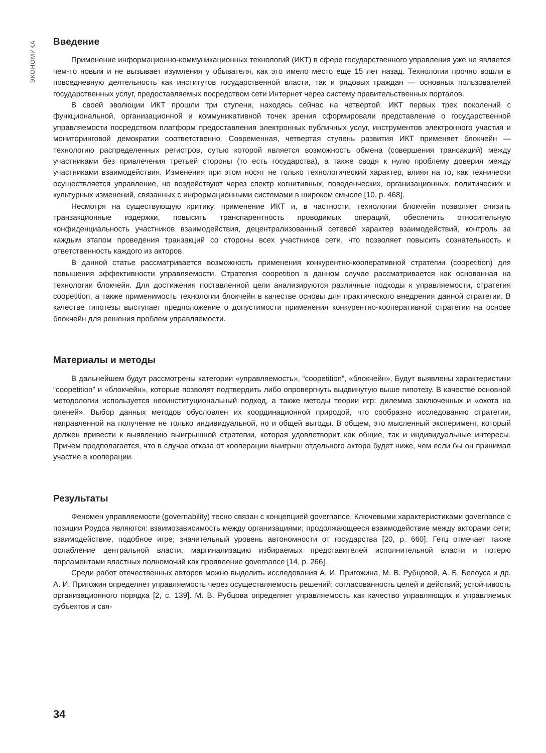ЭКОНОМИКА
Введение
Применение информационно-коммуникационных технологий (ИКТ) в сфере государственного управления уже не является чем-то новым и не вызывает изумления у обывателя, как это имело место еще 15 лет назад. Технологии прочно вошли в повседневную деятельность как институтов государственной власти, так и рядовых граждан — основных пользователей государственных услуг, предоставляемых посредством сети Интернет через систему правительственных порталов.
В своей эволюции ИКТ прошли три ступени, находясь сейчас на четвертой. ИКТ первых трех поколений с функциональной, организационной и коммуникативной точек зрения сформировали представление о государственной управляемости посредством платформ предоставления электронных публичных услуг, инструментов электронного участия и мониторинговой демократии соответственно. Современная, четвертая ступень развития ИКТ применяет блокчейн — технологию распределенных регистров, сутью которой является возможность обмена (совершения трансакций) между участниками без привлечения третьей стороны (то есть государства), а также сводя к нулю проблему доверия между участниками взаимодействия. Изменения при этом носят не только технологический характер, влияя на то, как технически осуществляется управление, но воздействуют через спектр когнитивных, поведенческих, организационных, политических и культурных изменений, связанных с информационными системами в широком смысле [10, p. 468].
Несмотря на существующую критику, применение ИКТ и, в частности, технологии блокчейн позволяет снизить транзакционные издержки, повысить транспарентность проводимых операций, обеспечить относительную конфиденциальность участников взаимодействия, децентрализованный сетевой характер взаимодействий, контроль за каждым этапом проведения транзакций со стороны всех участников сети, что позволяет повысить сознательность и ответственность каждого из акторов.
В данной статье рассматривается возможность применения конкурентно-кооперативной стратегии (coopetition) для повышения эффективности управляемости. Стратегия coopetition в данном случае рассматривается как основанная на технологии блокчейн. Для достижения поставленной цели анализируются различные подходы к управляемости, стратегия coopetition, а также применимость технологии блокчейн в качестве основы для практического внедрения данной стратегии. В качестве гипотезы выступает предположение о допустимости применения конкурентно-кооперативной стратегии на основе блокчейн для решения проблем управляемости.
Материалы и методы
В дальнейшем будут рассмотрены категории «управляемость», “coopetition”, «блокчейн». Будут выявлены характеристики “coopetition” и «блокчейн», которые позволят подтвердить либо опровергнуть выдвинутую выше гипотезу. В качестве основной методологии используется неоинституциональный подход, а также методы теории игр: дилемма заключенных и «охота на оленей». Выбор данных методов обусловлен их координационной природой, что сообразно исследованию стратегии, направленной на получение не только индивидуальной, но и общей выгоды. В общем, это мысленный эксперимент, который должен привести к выявлению выигрышной стратегии, которая удовлетворит как общие, так и индивидуальные интересы. Причем предполагается, что в случае отказа от кооперации выигрыш отдельного актора будет ниже, чем если бы он принимал участие в кооперации.
Результаты
Феномен управляемости (governability) тесно связан с концепцией governance. Ключевыми характеристиками governance с позиции Роудса являются: взаимозависимость между организациями; продолжающееся взаимодействие между акторами сети; взаимодействие, подобное игре; значительный уровень автономности от государства [20, p. 660]. Гетц отмечает также ослабление центральной власти, маргинализацию избираемых представителей исполнительной власти и потерю парламентами властных полномочий как проявление governance [14, p. 266].
Среди работ отечественных авторов можно выделить исследования А. И. Пригожина, М. В. Рубцовой, А. Б. Белоуса и др. А. И. Пригожин определяет управляемость через осуществляемость решений; согласованность целей и действий; устойчивость организационного порядка [2, с. 139]. М. В. Рубцова определяет управляемость как качество управляющих и управляемых субъектов и свя-
34